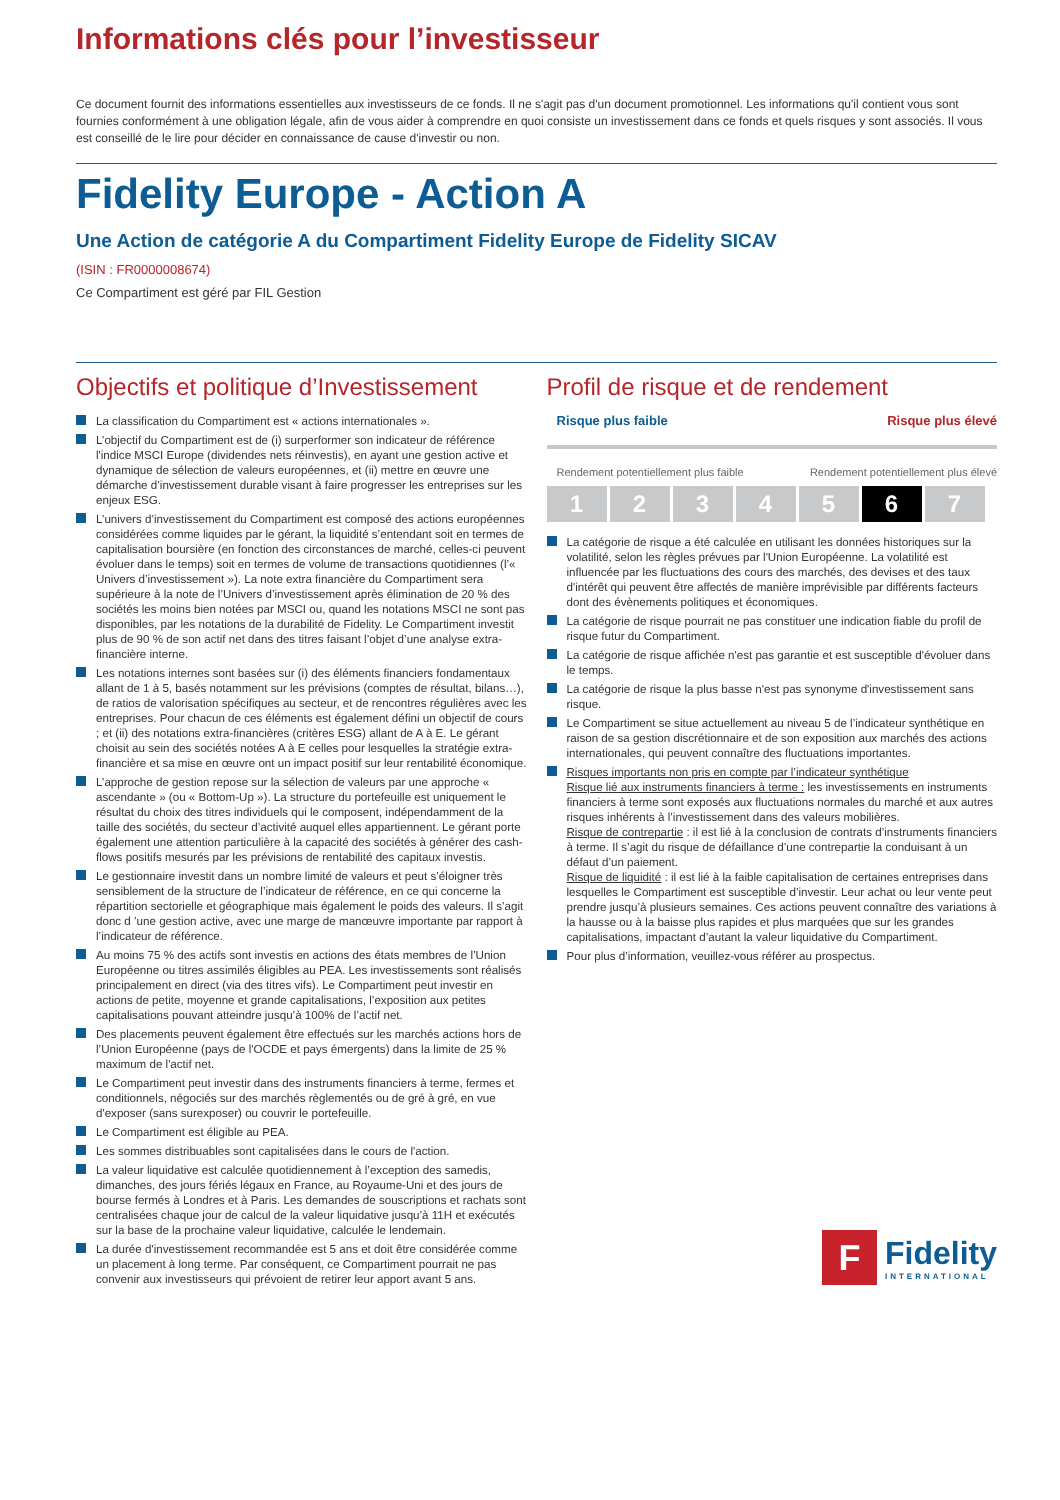Informations clés pour l’investisseur
Ce document fournit des informations essentielles aux investisseurs de ce fonds. Il ne s'agit pas d'un document promotionnel. Les informations qu'il contient vous sont fournies conformément à une obligation légale, afin de vous aider à comprendre en quoi consiste un investissement dans ce fonds et quels risques y sont associés. Il vous est conseillé de le lire pour décider en connaissance de cause d'investir ou non.
Fidelity Europe - Action A
Une Action de catégorie A du Compartiment Fidelity Europe de Fidelity SICAV
(ISIN : FR0000008674)
Ce Compartiment est géré par FIL Gestion
Objectifs et politique d’Investissement
La classification du Compartiment est « actions internationales ».
L’objectif du Compartiment est de (i) surperformer son indicateur de référence l'indice MSCI Europe (dividendes nets réinvestis), en ayant une gestion active et dynamique de sélection de valeurs européennes, et (ii) mettre en œuvre une démarche d’investissement durable visant à faire progresser les entreprises sur les enjeux ESG.
L’univers d’investissement du Compartiment est composé des actions européennes considérées comme liquides par le gérant, la liquidité s’entendant soit en termes de capitalisation boursière (en fonction des circonstances de marché, celles-ci peuvent évoluer dans le temps) soit en termes de volume de transactions quotidiennes (l’« Univers d’investissement »). La note extra financière du Compartiment sera supérieure à la note de l’Univers d’investissement après élimination de 20 % des sociétés les moins bien notées par MSCI ou, quand les notations MSCI ne sont pas disponibles, par les notations de la durabilité de Fidelity. Le Compartiment investit plus de 90 % de son actif net dans des titres faisant l’objet d’une analyse extra-financière interne.
Les notations internes sont basées sur (i) des éléments financiers fondamentaux allant de 1 à 5, basés notamment sur les prévisions (comptes de résultat, bilans…), de ratios de valorisation spécifiques au secteur, et de rencontres régulières avec les entreprises. Pour chacun de ces éléments est également défini un objectif de cours ; et (ii) des notations extra-financières (critères ESG) allant de A à E. Le gérant choisit au sein des sociétés notées A à E celles pour lesquelles la stratégie extra-financière et sa mise en œuvre ont un impact positif sur leur rentabilité économique.
L’approche de gestion repose sur la sélection de valeurs par une approche « ascendante » (ou « Bottom-Up »). La structure du portefeuille est uniquement le résultat du choix des titres individuels qui le composent, indépendamment de la taille des sociétés, du secteur d’activité auquel elles appartiennent. Le gérant porte également une attention particulière à la capacité des sociétés à générer des cash-flows positifs mesurés par les prévisions de rentabilité des capitaux investis.
Le gestionnaire investit dans un nombre limité de valeurs et peut s’éloigner très sensiblement de la structure de l’indicateur de référence, en ce qui concerne la répartition sectorielle et géographique mais également le poids des valeurs. Il s’agit donc d ’une gestion active, avec une marge de manœuvre importante par rapport à l’indicateur de référence.
Au moins 75 % des actifs sont investis en actions des états membres de l’Union Européenne ou titres assimilés éligibles au PEA. Les investissements sont réalisés principalement en direct (via des titres vifs). Le Compartiment peut investir en actions de petite, moyenne et grande capitalisations, l’exposition aux petites capitalisations pouvant atteindre jusqu’à 100% de l’actif net.
Des placements peuvent également être effectués sur les marchés actions hors de l’Union Européenne (pays de l'OCDE et pays émergents) dans la limite de 25 % maximum de l'actif net.
Le Compartiment peut investir dans des instruments financiers à terme, fermes et conditionnels, négociés sur des marchés règlementés ou de gré à gré, en vue d'exposer (sans surexposer) ou couvrir le portefeuille.
Le Compartiment est éligible au PEA.
Les sommes distribuables sont capitalisées dans le cours de l'action.
La valeur liquidative est calculée quotidiennement à l’exception des samedis, dimanches, des jours fériés légaux en France, au Royaume-Uni et des jours de bourse fermés à Londres et à Paris. Les demandes de souscriptions et rachats sont centralisées chaque jour de calcul de la valeur liquidative jusqu’à 11H et exécutés sur la base de la prochaine valeur liquidative, calculée le lendemain.
La durée d'investissement recommandée est 5 ans et doit être considérée comme un placement à long terme. Par conséquent, ce Compartiment pourrait ne pas convenir aux investisseurs qui prévoient de retirer leur apport avant 5 ans.
Profil de risque et de rendement
Risque plus faible Risque plus élevé
Rendement potentiellement plus faible Rendement potentiellement plus élevé
1 2 3 4 5 6 7
La catégorie de risque a été calculée en utilisant les données historiques sur la volatilité, selon les règles prévues par l'Union Européenne. La volatilité est influencée par les fluctuations des cours des marchés, des devises et des taux d'intérêt qui peuvent être affectés de manière imprévisible par différents facteurs dont des évènements politiques et économiques.
La catégorie de risque pourrait ne pas constituer une indication fiable du profil de risque futur du Compartiment.
La catégorie de risque affichée n'est pas garantie et est susceptible d'évoluer dans le temps.
La catégorie de risque la plus basse n'est pas synonyme d'investissement sans risque.
Le Compartiment se situe actuellement au niveau 5 de l’indicateur synthétique en raison de sa gestion discrétionnaire et de son exposition aux marchés des actions internationales, qui peuvent connaître des fluctuations importantes.
Risques importants non pris en compte par l’indicateur synthétique
Risque lié aux instruments financiers à terme : les investissements en instruments financiers à terme sont exposés aux fluctuations normales du marché et aux autres risques inhérents à l’investissement dans des valeurs mobilières.
Risque de contrepartie : il est lié à la conclusion de contrats d’instruments financiers à terme. Il s’agit du risque de défaillance d’une contrepartie la conduisant à un défaut d’un paiement.
Risque de liquidité : il est lié à la faible capitalisation de certaines entreprises dans lesquelles le Compartiment est susceptible d’investir. Leur achat ou leur vente peut prendre jusqu’à plusieurs semaines. Ces actions peuvent connaître des variations à la hausse ou à la baisse plus rapides et plus marquées que sur les grandes capitalisations, impactant d’autant la valeur liquidative du Compartiment.
Pour plus d’information, veuillez-vous référer au prospectus.
F
Fidelity
INTERNATIONAL